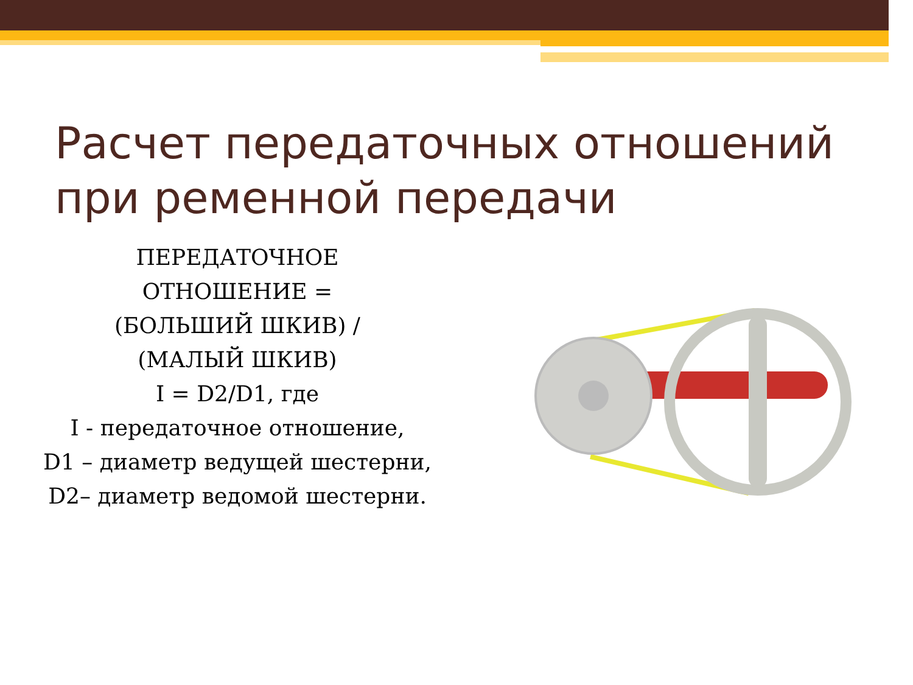Расчет передаточных отношений
при ременной передачи
ПЕРЕДАТОЧНОЕ
ОТНОШЕНИЕ =
(БОЛЬШИЙ ШКИВ) /
(МАЛЫЙ ШКИВ)
I = D2/D1, где
I - передаточное отношение,
D1 – диаметр ведущей шестерни,
D2– диаметр ведомой шестерни.